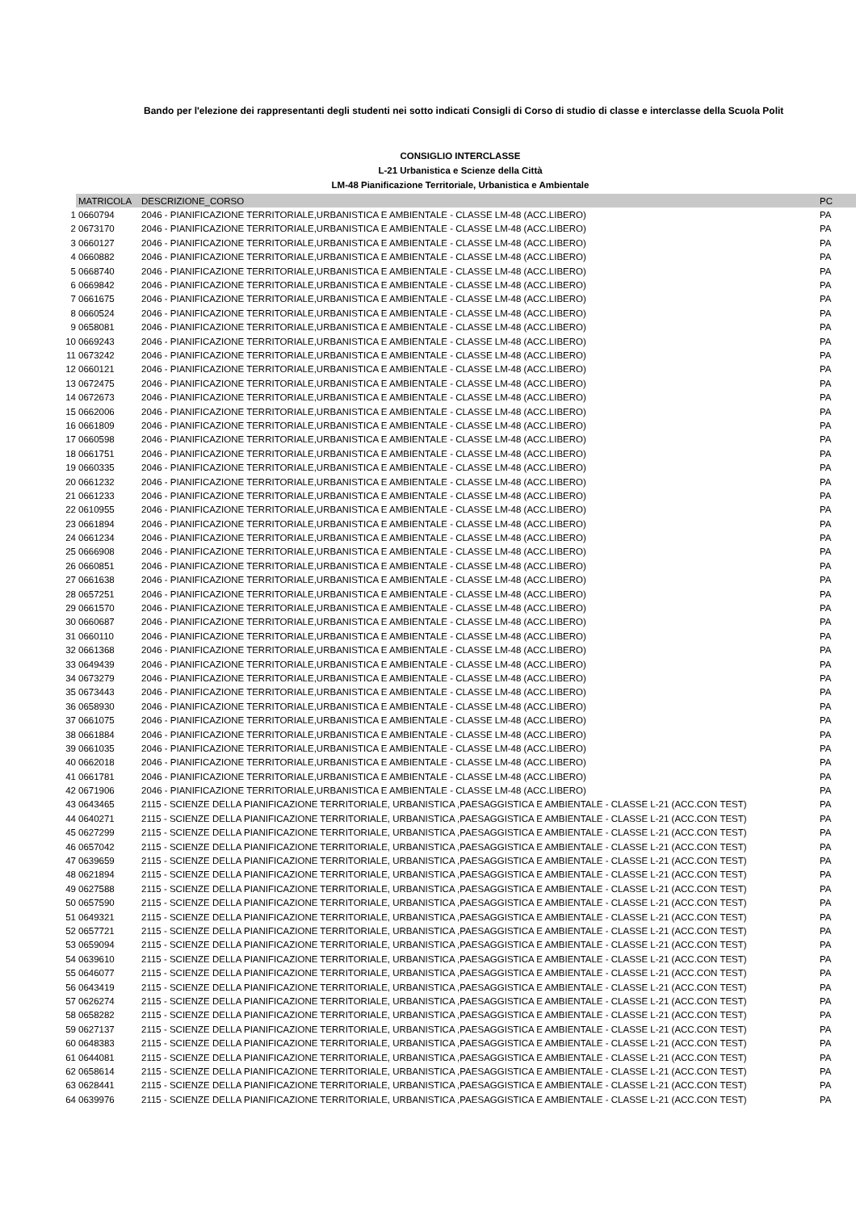Bando per l'elezione dei rappresentanti degli studenti nei sotto indicati Consigli di Corso di studio di classe e interclasse della Scuola Polit
CONSIGLIO INTERCLASSE
L-21 Urbanistica e Scienze della Città
LM-48 Pianificazione Territoriale, Urbanistica e Ambientale
| | MATRICOLA | DESCRIZIONE_CORSO | PC |
| 1 | 0660794 | 2046 - PIANIFICAZIONE TERRITORIALE,URBANISTICA E AMBIENTALE - CLASSE LM-48 (ACC.LIBERO) | PA |
| 2 | 0673170 | 2046 - PIANIFICAZIONE TERRITORIALE,URBANISTICA E AMBIENTALE - CLASSE LM-48 (ACC.LIBERO) | PA |
| 3 | 0660127 | 2046 - PIANIFICAZIONE TERRITORIALE,URBANISTICA E AMBIENTALE - CLASSE LM-48 (ACC.LIBERO) | PA |
| 4 | 0660882 | 2046 - PIANIFICAZIONE TERRITORIALE,URBANISTICA E AMBIENTALE - CLASSE LM-48 (ACC.LIBERO) | PA |
| 5 | 0668740 | 2046 - PIANIFICAZIONE TERRITORIALE,URBANISTICA E AMBIENTALE - CLASSE LM-48 (ACC.LIBERO) | PA |
| 6 | 0669842 | 2046 - PIANIFICAZIONE TERRITORIALE,URBANISTICA E AMBIENTALE - CLASSE LM-48 (ACC.LIBERO) | PA |
| 7 | 0661675 | 2046 - PIANIFICAZIONE TERRITORIALE,URBANISTICA E AMBIENTALE - CLASSE LM-48 (ACC.LIBERO) | PA |
| 8 | 0660524 | 2046 - PIANIFICAZIONE TERRITORIALE,URBANISTICA E AMBIENTALE - CLASSE LM-48 (ACC.LIBERO) | PA |
| 9 | 0658081 | 2046 - PIANIFICAZIONE TERRITORIALE,URBANISTICA E AMBIENTALE - CLASSE LM-48 (ACC.LIBERO) | PA |
| 10 | 0669243 | 2046 - PIANIFICAZIONE TERRITORIALE,URBANISTICA E AMBIENTALE - CLASSE LM-48 (ACC.LIBERO) | PA |
| 11 | 0673242 | 2046 - PIANIFICAZIONE TERRITORIALE,URBANISTICA E AMBIENTALE - CLASSE LM-48 (ACC.LIBERO) | PA |
| 12 | 0660121 | 2046 - PIANIFICAZIONE TERRITORIALE,URBANISTICA E AMBIENTALE - CLASSE LM-48 (ACC.LIBERO) | PA |
| 13 | 0672475 | 2046 - PIANIFICAZIONE TERRITORIALE,URBANISTICA E AMBIENTALE - CLASSE LM-48 (ACC.LIBERO) | PA |
| 14 | 0672673 | 2046 - PIANIFICAZIONE TERRITORIALE,URBANISTICA E AMBIENTALE - CLASSE LM-48 (ACC.LIBERO) | PA |
| 15 | 0662006 | 2046 - PIANIFICAZIONE TERRITORIALE,URBANISTICA E AMBIENTALE - CLASSE LM-48 (ACC.LIBERO) | PA |
| 16 | 0661809 | 2046 - PIANIFICAZIONE TERRITORIALE,URBANISTICA E AMBIENTALE - CLASSE LM-48 (ACC.LIBERO) | PA |
| 17 | 0660598 | 2046 - PIANIFICAZIONE TERRITORIALE,URBANISTICA E AMBIENTALE - CLASSE LM-48 (ACC.LIBERO) | PA |
| 18 | 0661751 | 2046 - PIANIFICAZIONE TERRITORIALE,URBANISTICA E AMBIENTALE - CLASSE LM-48 (ACC.LIBERO) | PA |
| 19 | 0660335 | 2046 - PIANIFICAZIONE TERRITORIALE,URBANISTICA E AMBIENTALE - CLASSE LM-48 (ACC.LIBERO) | PA |
| 20 | 0661232 | 2046 - PIANIFICAZIONE TERRITORIALE,URBANISTICA E AMBIENTALE - CLASSE LM-48 (ACC.LIBERO) | PA |
| 21 | 0661233 | 2046 - PIANIFICAZIONE TERRITORIALE,URBANISTICA E AMBIENTALE - CLASSE LM-48 (ACC.LIBERO) | PA |
| 22 | 0610955 | 2046 - PIANIFICAZIONE TERRITORIALE,URBANISTICA E AMBIENTALE - CLASSE LM-48 (ACC.LIBERO) | PA |
| 23 | 0661894 | 2046 - PIANIFICAZIONE TERRITORIALE,URBANISTICA E AMBIENTALE - CLASSE LM-48 (ACC.LIBERO) | PA |
| 24 | 0661234 | 2046 - PIANIFICAZIONE TERRITORIALE,URBANISTICA E AMBIENTALE - CLASSE LM-48 (ACC.LIBERO) | PA |
| 25 | 0666908 | 2046 - PIANIFICAZIONE TERRITORIALE,URBANISTICA E AMBIENTALE - CLASSE LM-48 (ACC.LIBERO) | PA |
| 26 | 0660851 | 2046 - PIANIFICAZIONE TERRITORIALE,URBANISTICA E AMBIENTALE - CLASSE LM-48 (ACC.LIBERO) | PA |
| 27 | 0661638 | 2046 - PIANIFICAZIONE TERRITORIALE,URBANISTICA E AMBIENTALE - CLASSE LM-48 (ACC.LIBERO) | PA |
| 28 | 0657251 | 2046 - PIANIFICAZIONE TERRITORIALE,URBANISTICA E AMBIENTALE - CLASSE LM-48 (ACC.LIBERO) | PA |
| 29 | 0661570 | 2046 - PIANIFICAZIONE TERRITORIALE,URBANISTICA E AMBIENTALE - CLASSE LM-48 (ACC.LIBERO) | PA |
| 30 | 0660687 | 2046 - PIANIFICAZIONE TERRITORIALE,URBANISTICA E AMBIENTALE - CLASSE LM-48 (ACC.LIBERO) | PA |
| 31 | 0660110 | 2046 - PIANIFICAZIONE TERRITORIALE,URBANISTICA E AMBIENTALE - CLASSE LM-48 (ACC.LIBERO) | PA |
| 32 | 0661368 | 2046 - PIANIFICAZIONE TERRITORIALE,URBANISTICA E AMBIENTALE - CLASSE LM-48 (ACC.LIBERO) | PA |
| 33 | 0649439 | 2046 - PIANIFICAZIONE TERRITORIALE,URBANISTICA E AMBIENTALE - CLASSE LM-48 (ACC.LIBERO) | PA |
| 34 | 0673279 | 2046 - PIANIFICAZIONE TERRITORIALE,URBANISTICA E AMBIENTALE - CLASSE LM-48 (ACC.LIBERO) | PA |
| 35 | 0673443 | 2046 - PIANIFICAZIONE TERRITORIALE,URBANISTICA E AMBIENTALE - CLASSE LM-48 (ACC.LIBERO) | PA |
| 36 | 0658930 | 2046 - PIANIFICAZIONE TERRITORIALE,URBANISTICA E AMBIENTALE - CLASSE LM-48 (ACC.LIBERO) | PA |
| 37 | 0661075 | 2046 - PIANIFICAZIONE TERRITORIALE,URBANISTICA E AMBIENTALE - CLASSE LM-48 (ACC.LIBERO) | PA |
| 38 | 0661884 | 2046 - PIANIFICAZIONE TERRITORIALE,URBANISTICA E AMBIENTALE - CLASSE LM-48 (ACC.LIBERO) | PA |
| 39 | 0661035 | 2046 - PIANIFICAZIONE TERRITORIALE,URBANISTICA E AMBIENTALE - CLASSE LM-48 (ACC.LIBERO) | PA |
| 40 | 0662018 | 2046 - PIANIFICAZIONE TERRITORIALE,URBANISTICA E AMBIENTALE - CLASSE LM-48 (ACC.LIBERO) | PA |
| 41 | 0661781 | 2046 - PIANIFICAZIONE TERRITORIALE,URBANISTICA E AMBIENTALE - CLASSE LM-48 (ACC.LIBERO) | PA |
| 42 | 0671906 | 2046 - PIANIFICAZIONE TERRITORIALE,URBANISTICA E AMBIENTALE - CLASSE LM-48 (ACC.LIBERO) | PA |
| 43 | 0643465 | 2115 - SCIENZE DELLA PIANIFICAZIONE TERRITORIALE, URBANISTICA ,PAESAGGISTICA E AMBIENTALE - CLASSE L-21 (ACC.CON TEST) | PA |
| 44 | 0640271 | 2115 - SCIENZE DELLA PIANIFICAZIONE TERRITORIALE, URBANISTICA ,PAESAGGISTICA E AMBIENTALE - CLASSE L-21 (ACC.CON TEST) | PA |
| 45 | 0627299 | 2115 - SCIENZE DELLA PIANIFICAZIONE TERRITORIALE, URBANISTICA ,PAESAGGISTICA E AMBIENTALE - CLASSE L-21 (ACC.CON TEST) | PA |
| 46 | 0657042 | 2115 - SCIENZE DELLA PIANIFICAZIONE TERRITORIALE, URBANISTICA ,PAESAGGISTICA E AMBIENTALE - CLASSE L-21 (ACC.CON TEST) | PA |
| 47 | 0639659 | 2115 - SCIENZE DELLA PIANIFICAZIONE TERRITORIALE, URBANISTICA ,PAESAGGISTICA E AMBIENTALE - CLASSE L-21 (ACC.CON TEST) | PA |
| 48 | 0621894 | 2115 - SCIENZE DELLA PIANIFICAZIONE TERRITORIALE, URBANISTICA ,PAESAGGISTICA E AMBIENTALE - CLASSE L-21 (ACC.CON TEST) | PA |
| 49 | 0627588 | 2115 - SCIENZE DELLA PIANIFICAZIONE TERRITORIALE, URBANISTICA ,PAESAGGISTICA E AMBIENTALE - CLASSE L-21 (ACC.CON TEST) | PA |
| 50 | 0657590 | 2115 - SCIENZE DELLA PIANIFICAZIONE TERRITORIALE, URBANISTICA ,PAESAGGISTICA E AMBIENTALE - CLASSE L-21 (ACC.CON TEST) | PA |
| 51 | 0649321 | 2115 - SCIENZE DELLA PIANIFICAZIONE TERRITORIALE, URBANISTICA ,PAESAGGISTICA E AMBIENTALE - CLASSE L-21 (ACC.CON TEST) | PA |
| 52 | 0657721 | 2115 - SCIENZE DELLA PIANIFICAZIONE TERRITORIALE, URBANISTICA ,PAESAGGISTICA E AMBIENTALE - CLASSE L-21 (ACC.CON TEST) | PA |
| 53 | 0659094 | 2115 - SCIENZE DELLA PIANIFICAZIONE TERRITORIALE, URBANISTICA ,PAESAGGISTICA E AMBIENTALE - CLASSE L-21 (ACC.CON TEST) | PA |
| 54 | 0639610 | 2115 - SCIENZE DELLA PIANIFICAZIONE TERRITORIALE, URBANISTICA ,PAESAGGISTICA E AMBIENTALE - CLASSE L-21 (ACC.CON TEST) | PA |
| 55 | 0646077 | 2115 - SCIENZE DELLA PIANIFICAZIONE TERRITORIALE, URBANISTICA ,PAESAGGISTICA E AMBIENTALE - CLASSE L-21 (ACC.CON TEST) | PA |
| 56 | 0643419 | 2115 - SCIENZE DELLA PIANIFICAZIONE TERRITORIALE, URBANISTICA ,PAESAGGISTICA E AMBIENTALE - CLASSE L-21 (ACC.CON TEST) | PA |
| 57 | 0626274 | 2115 - SCIENZE DELLA PIANIFICAZIONE TERRITORIALE, URBANISTICA ,PAESAGGISTICA E AMBIENTALE - CLASSE L-21 (ACC.CON TEST) | PA |
| 58 | 0658282 | 2115 - SCIENZE DELLA PIANIFICAZIONE TERRITORIALE, URBANISTICA ,PAESAGGISTICA E AMBIENTALE - CLASSE L-21 (ACC.CON TEST) | PA |
| 59 | 0627137 | 2115 - SCIENZE DELLA PIANIFICAZIONE TERRITORIALE, URBANISTICA ,PAESAGGISTICA E AMBIENTALE - CLASSE L-21 (ACC.CON TEST) | PA |
| 60 | 0648383 | 2115 - SCIENZE DELLA PIANIFICAZIONE TERRITORIALE, URBANISTICA ,PAESAGGISTICA E AMBIENTALE - CLASSE L-21 (ACC.CON TEST) | PA |
| 61 | 0644081 | 2115 - SCIENZE DELLA PIANIFICAZIONE TERRITORIALE, URBANISTICA ,PAESAGGISTICA E AMBIENTALE - CLASSE L-21 (ACC.CON TEST) | PA |
| 62 | 0658614 | 2115 - SCIENZE DELLA PIANIFICAZIONE TERRITORIALE, URBANISTICA ,PAESAGGISTICA E AMBIENTALE - CLASSE L-21 (ACC.CON TEST) | PA |
| 63 | 0628441 | 2115 - SCIENZE DELLA PIANIFICAZIONE TERRITORIALE, URBANISTICA ,PAESAGGISTICA E AMBIENTALE - CLASSE L-21 (ACC.CON TEST) | PA |
| 64 | 0639976 | 2115 - SCIENZE DELLA PIANIFICAZIONE TERRITORIALE, URBANISTICA ,PAESAGGISTICA E AMBIENTALE - CLASSE L-21 (ACC.CON TEST) | PA |